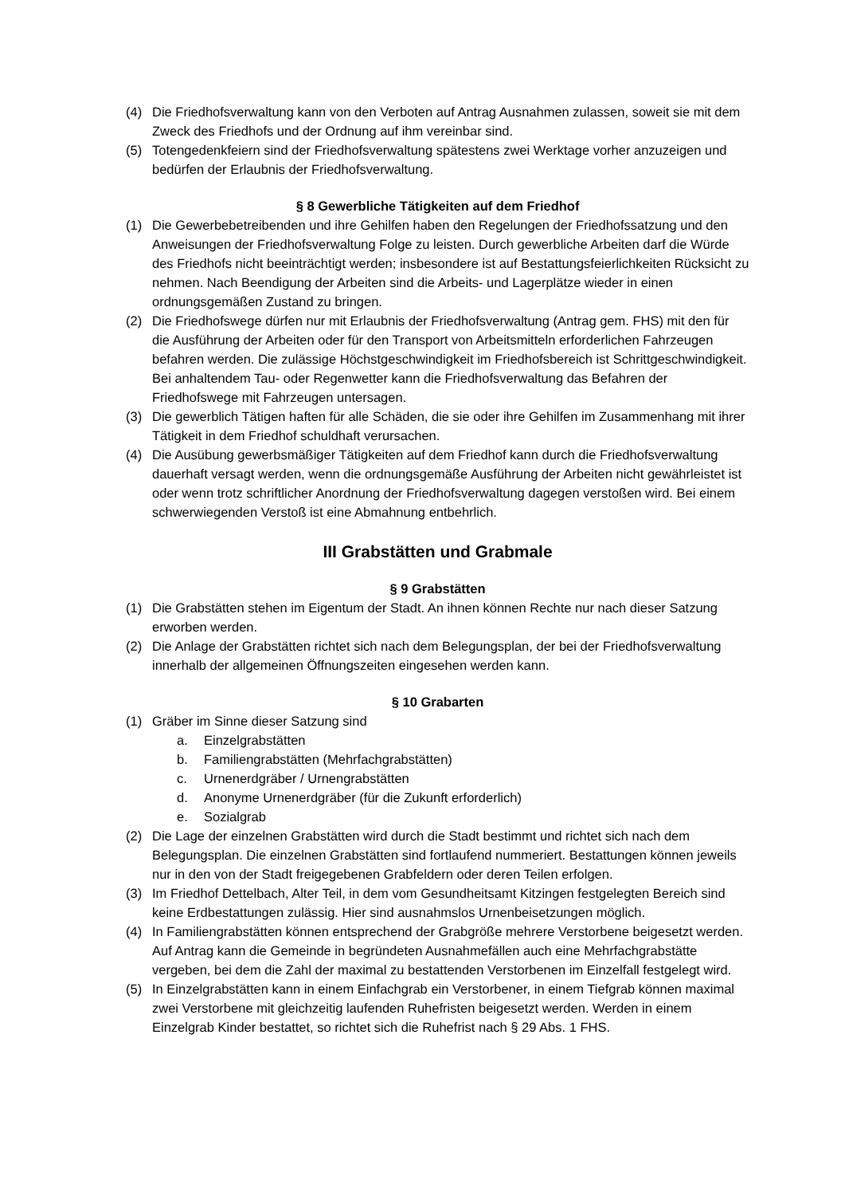(4) Die Friedhofsverwaltung kann von den Verboten auf Antrag Ausnahmen zulassen, soweit sie mit dem Zweck des Friedhofs und der Ordnung auf ihm vereinbar sind.
(5) Totengedenkfeiern sind der Friedhofsverwaltung spätestens zwei Werktage vorher anzuzeigen und bedürfen der Erlaubnis der Friedhofsverwaltung.
§ 8 Gewerbliche Tätigkeiten auf dem Friedhof
(1) Die Gewerbebetreibenden und ihre Gehilfen haben den Regelungen der Friedhofssatzung und den Anweisungen der Friedhofsverwaltung Folge zu leisten. Durch gewerbliche Arbeiten darf die Würde des Friedhofs nicht beeinträchtigt werden; insbesondere ist auf Bestattungsfeierlichkeiten Rücksicht zu nehmen. Nach Beendigung der Arbeiten sind die Arbeits- und Lagerplätze wieder in einen ordnungsgemäßen Zustand zu bringen.
(2) Die Friedhofswege dürfen nur mit Erlaubnis der Friedhofsverwaltung (Antrag gem. FHS) mit den für die Ausführung der Arbeiten oder für den Transport von Arbeitsmitteln erforderlichen Fahrzeugen befahren werden. Die zulässige Höchstgeschwindigkeit im Friedhofsbereich ist Schrittgeschwindigkeit. Bei anhaltendem Tau- oder Regenwetter kann die Friedhofsverwaltung das Befahren der Friedhofswege mit Fahrzeugen untersagen.
(3) Die gewerblich Tätigen haften für alle Schäden, die sie oder ihre Gehilfen im Zusammenhang mit ihrer Tätigkeit in dem Friedhof schuldhaft verursachen.
(4) Die Ausübung gewerbsmäßiger Tätigkeiten auf dem Friedhof kann durch die Friedhofsverwaltung dauerhaft versagt werden, wenn die ordnungsgemäße Ausführung der Arbeiten nicht gewährleistet ist oder wenn trotz schriftlicher Anordnung der Friedhofsverwaltung dagegen verstoßen wird. Bei einem schwerwiegenden Verstoß ist eine Abmahnung entbehrlich.
III Grabstätten und Grabmale
§ 9 Grabstätten
(1) Die Grabstätten stehen im Eigentum der Stadt. An ihnen können Rechte nur nach dieser Satzung erworben werden.
(2) Die Anlage der Grabstätten richtet sich nach dem Belegungsplan, der bei der Friedhofsverwaltung innerhalb der allgemeinen Öffnungszeiten eingesehen werden kann.
§ 10 Grabarten
(1) Gräber im Sinne dieser Satzung sind
a. Einzelgrabstätten
b. Familiengrabstätten (Mehrfachgrabstätten)
c. Urnenerdgräber / Urnengrabstätten
d. Anonyme Urnenerdgräber (für die Zukunft erforderlich)
e. Sozialgrab
(2) Die Lage der einzelnen Grabstätten wird durch die Stadt bestimmt und richtet sich nach dem Belegungsplan. Die einzelnen Grabstätten sind fortlaufend nummeriert. Bestattungen können jeweils nur in den von der Stadt freigegebenen Grabfeldern oder deren Teilen erfolgen.
(3) Im Friedhof Dettelbach, Alter Teil, in dem vom Gesundheitsamt Kitzingen festgelegten Bereich sind keine Erdbestattungen zulässig. Hier sind ausnahmslos Urnenbeisetzungen möglich.
(4) In Familiengrabstätten können entsprechend der Grabgröße mehrere Verstorbene beigesetzt werden. Auf Antrag kann die Gemeinde in begründeten Ausnahmefällen auch eine Mehrfachgrabstätte vergeben, bei dem die Zahl der maximal zu bestattenden Verstorbenen im Einzelfall festgelegt wird.
(5) In Einzelgrabstätten kann in einem Einfachgrab ein Verstorbener, in einem Tiefgrab können maximal zwei Verstorbene mit gleichzeitig laufenden Ruhefristen beigesetzt werden. Werden in einem Einzelgrab Kinder bestattet, so richtet sich die Ruhefrist nach § 29 Abs. 1 FHS.